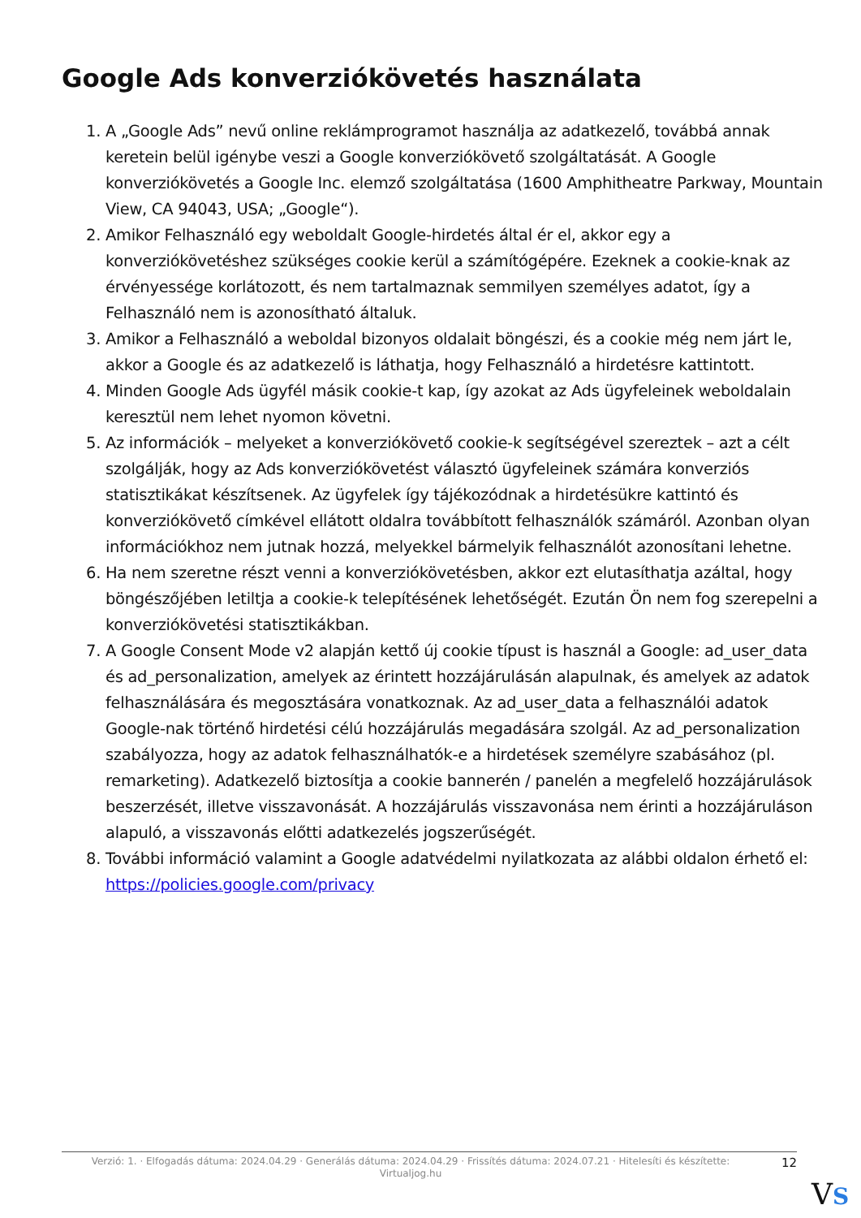Google Ads konverziókövetés használata
1. A „Google Ads” nevű online reklámprogramot használja az adatkezelő, továbbá annak keretein belül igénybe veszi a Google konverziókövető szolgáltatását. A Google konverziókövetés a Google Inc. elemző szolgáltatása (1600 Amphitheatre Parkway, Mountain View, CA 94043, USA; „Google“).
2. Amikor Felhasználó egy weboldalt Google-hirdetés által ér el, akkor egy a konverziókövetéshez szükséges cookie kerül a számítógépére. Ezeknek a cookie-knak az érvényessége korlátozott, és nem tartalmaznak semmilyen személyes adatot, így a Felhasználó nem is azonosítható általuk.
3. Amikor a Felhasználó a weboldal bizonyos oldalait böngészi, és a cookie még nem járt le, akkor a Google és az adatkezelő is láthatja, hogy Felhasználó a hirdetésre kattintott.
4. Minden Google Ads ügyfél másik cookie-t kap, így azokat az Ads ügyfeleinek weboldalain keresztül nem lehet nyomon követni.
5. Az információk – melyeket a konverziókövető cookie-k segítségével szereztek – azt a célt szolgálják, hogy az Ads konverziókövetést választó ügyfeleinek számára konverziós statisztikákat készítsenek. Az ügyfelek így tájékozódnak a hirdetésükre kattintó és konverziókövető címkével ellátott oldalra továbbított felhasználók számáról. Azonban olyan információkhoz nem jutnak hozzá, melyekkel bármelyik felhasználót azonosítani lehetne.
6. Ha nem szeretne részt venni a konverziókövetésben, akkor ezt elutasíthatja azáltal, hogy böngészőjében letiltja a cookie-k telepítésének lehetőségét. Ezután Ön nem fog szerepelni a konverziókövetési statisztikákban.
7. A Google Consent Mode v2 alapján kettő új cookie típust is használ a Google: ad_user_data és ad_personalization, amelyek az érintett hozzájárulásán alapulnak, és amelyek az adatok felhasználására és megosztására vonatkoznak. Az ad_user_data a felhasználói adatok Google-nak történő hirdetési célú hozzájárulás megadására szolgál. Az ad_personalization szabályozza, hogy az adatok felhasználhatók-e a hirdetések személyre szabásához (pl. remarketing). Adatkezelő biztosítja a cookie bannerén / panelén a megfelelő hozzájárulások beszerzését, illetve visszavonását. A hozzájárulás visszavonása nem érinti a hozzájáruláson alapuló, a visszavonás előtti adatkezelés jogszerűségét.
8. További információ valamint a Google adatvédelmi nyilatkozata az alábbi oldalon érhető el: https://policies.google.com/privacy
Verzió: 1. · Elfogadás dátuma: 2024.04.29 · Generálás dátuma: 2024.04.29 · Frissítés dátuma: 2024.07.21 · Hitelesíti és készítette: Virtualjog.hu
12
VS